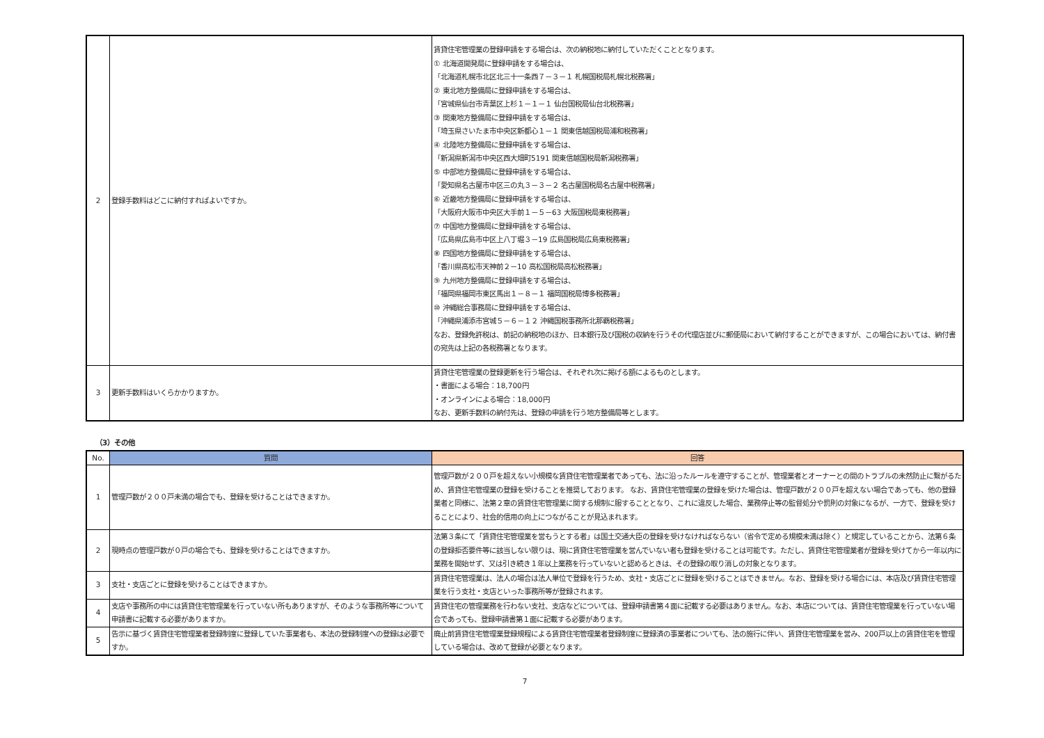| 2 | 登録手数料はどこに納付すればよいですか。 | 賃貸住宅管理業の登録申請をする場合は、次の納税地に納付していただくこととなります。 ① 北海道開発局に登録申請をする場合は、 「北海道札幌市北区北三十一条西７－３－１ 札幌国税局札幌北税務署」 ② 東北地方整備局に登録申請をする場合は、 「宮城県仙台市青葉区上杉１－１－１ 仙台国税局仙台北税務署」 ③ 関東地方整備局に登録申請をする場合は、 「埼玉県さいたま市中央区新都心１－１ 関東信越国税局浦和税務署」 ④ 北陸地方整備局に登録申請をする場合は、 「新潟県新潟市中央区西大畑町5191 関東信越国税局新潟税務署」 ⑤ 中部地方整備局に登録申請をする場合は、 「愛知県名古屋市中区三の丸３－３－２ 名古屋国税局名古屋中税務署」 ⑥ 近畿地方整備局に登録申請をする場合は、 「大阪府大阪市中央区大手前１－５－63 大阪国税局東税務署」 ⑦ 中国地方整備局に登録申請をする場合は、 「広島県広島市中区上八丁堀３－19 広島国税局広島東税務署」 ⑧ 四国地方整備局に登録申請をする場合は、 「香川県高松市天神前２－10 高松国税局高松税務署」 ⑨ 九州地方整備局に登録申請をする場合は、 「福岡県福岡市東区馬出１－８－１ 福岡国税局博多税務署」 ⑩ 沖縄総合事務局に登録申請をする場合は、 「沖縄県浦添市宮城５－６－１２ 沖縄国税事務所北那覇税務署」 なお、登録免許税は、前記の納税地のほか、日本銀行及び国税の収納を行うその代理店並びに郵便局において納付することができますが、この場合においては、納付書の宛先は上記の各税務署となります。 |
| 3 | 更新手数料はいくらかかりますか。 | 賃貸住宅管理業の登録更新を行う場合は、それぞれ次に掲げる額によるものとします。 ・書面による場合：18,700円 ・オンラインによる場合：18,000円 なお、更新手数料の納付先は、登録の申請を行う地方整備局等とします。 |
（3）その他
| No. | 質問 | 回答 |
| --- | --- | --- |
| 1 | 管理戸数が２００戸未満の場合でも、登録を受けることはできますか。 | 管理戸数が２００戸を超えない小規模な賃貸住宅管理業者であっても、法に沿ったルールを遵守することが、管理業者とオーナーとの間のトラブルの未然防止に繋がるため、賃貸住宅管理業の登録を受けることを推奨しております。 なお、賃貸住宅管理業の登録を受けた場合は、管理戸数が２００戸を超えない場合であっても、他の登録業者と同様に、法第２章の賃貸住宅管理業に関する規制に服することとなり、これに違反した場合、業務停止等の監督処分や罰則の対象になるが、一方で、登録を受けることにより、社会的信用の向上につながることが見込まれます。 |
| 2 | 現時点の管理戸数が０戸の場合でも、登録を受けることはできますか。 | 法第３条にて「賃貸住宅管理業を営もうとする者」は国土交通大臣の登録を受けなければならない（省令で定める規模未満は除く）と規定していることから、法第６条の登録拒否要件等に該当しない限りは、現に賃貸住宅管理業を営んでいない者も登録を受けることは可能です。ただし、賃貸住宅管理業者が登録を受けてから一年以内に業務を開始せず、又は引き続き１年以上業務を行っていないと認めるときは、その登録の取り消しの対象となります。 |
| 3 | 支社・支店ごとに登録を受けることはできますか。 | 賃貸住宅管理業は、法人の場合は法人単位で登録を行うため、支社・支店ごとに登録を受けることはできません。なお、登録を受ける場合には、本店及び賃貸住宅管理業を行う支社・支店といった事務所等が登録されます。 |
| 4 | 支店や事務所の中には賃貸住宅管理業を行っていない所もありますが、そのような事務所等について申請書に記載する必要がありますか。 | 賃貸住宅の管理業務を行わない支社、支店などについては、登録申請書第４面に記載する必要はありません。なお、本店については、賃貸住宅管理業を行っていない場合であっても、登録申請書第１面に記載する必要があります。 |
| 5 | 告示に基づく賃貸住宅管理業者登録制度に登録していた事業者も、本法の登録制度への登録は必要ですか。 | 廃止前賃貸住宅管理業登録規程による賃貸住宅管理業者登録制度に登録済の事業者についても、法の施行に伴い、賃貸住宅管理業を営み、200戸以上の賃貸住宅を管理している場合は、改めて登録が必要となります。 |
7